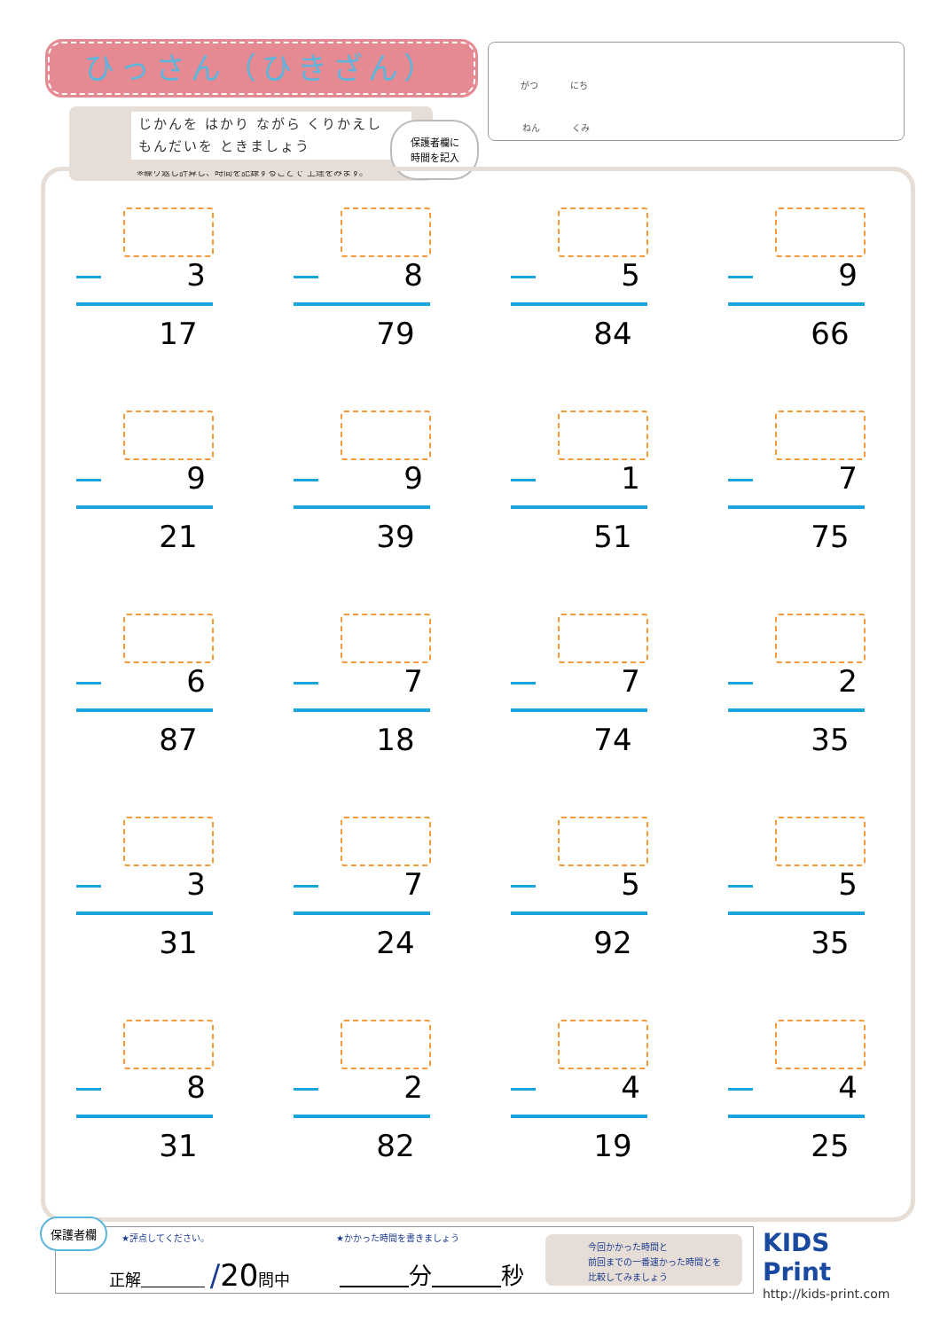ひっさん（ひきざん） がつ にち
ねん くみ
じかんを はかり ながら くりかえし
もんだいを ときましょう
※繰り返し計算し、時間を記録することで 上達をみます。
保護者欄に
時間を記入
3
17
8
79
5
84
9
66
9
21
9
39
1
51
7
75
6
87
7
18
7
74
2
35
3
31
7
24
5
92
5
35
8
31
2
82
4
19
4
25
保護者欄
★評点してください。 ★かかった時間を書きましょう
正解　　　　 /20問中 　　　 分　　　 秒
今回かかった時間と
前回までの一番速かった時間とを
比較してみましょう
KIDS
Print
http://kids-print.com